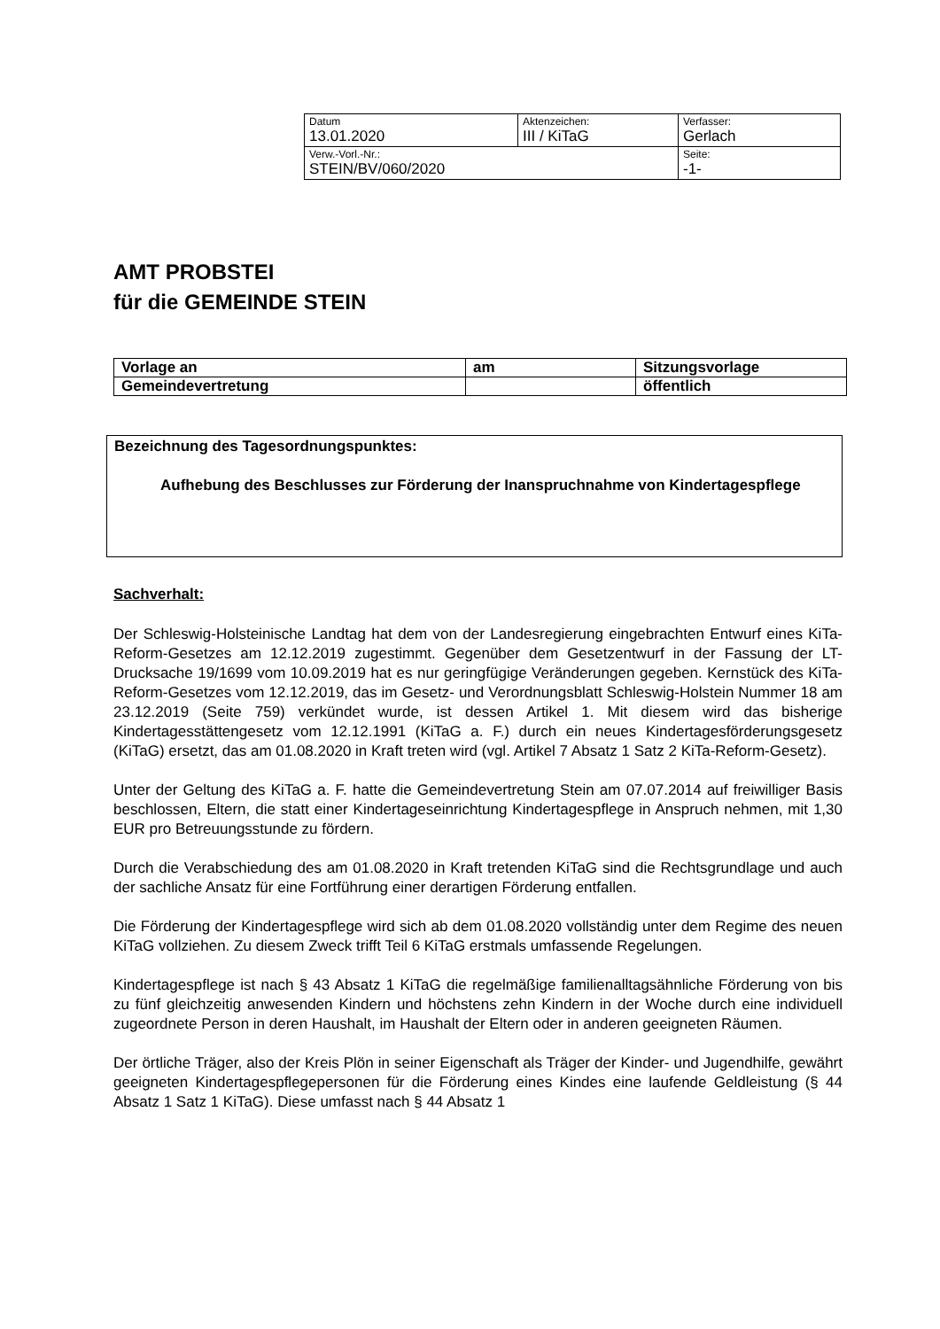| Datum 13.01.2020 | Aktenzeichen: III / KiTaG | Verfasser: Gerlach |
| Verw.-Vorl.-Nr.: STEIN/BV/060/2020 | | Seite: -1- |
AMT PROBSTEI
für die GEMEINDE STEIN
| Vorlage an | am | Sitzungsvorlage |
| Gemeindevertretung | | öffentlich |
Bezeichnung des Tagesordnungspunktes:
Aufhebung des Beschlusses zur Förderung der Inanspruchnahme von Kindertagespflege
Sachverhalt:
Der Schleswig-Holsteinische Landtag hat dem von der Landesregierung eingebrachten Entwurf eines KiTa-Reform-Gesetzes am 12.12.2019 zugestimmt. Gegenüber dem Gesetzentwurf in der Fassung der LT-Drucksache 19/1699 vom 10.09.2019 hat es nur geringfügige Veränderungen gegeben. Kernstück des KiTa-Reform-Gesetzes vom 12.12.2019, das im Gesetz- und Verordnungsblatt Schleswig-Holstein Nummer 18 am 23.12.2019 (Seite 759) verkündet wurde, ist dessen Artikel 1. Mit diesem wird das bisherige Kindertagesstättengesetz vom 12.12.1991 (KiTaG a. F.) durch ein neues Kindertagesförderungsgesetz (KiTaG) ersetzt, das am 01.08.2020 in Kraft treten wird (vgl. Artikel 7 Absatz 1 Satz 2 KiTa-Reform-Gesetz).
Unter der Geltung des KiTaG a. F. hatte die Gemeindevertretung Stein am 07.07.2014 auf freiwilliger Basis beschlossen, Eltern, die statt einer Kindertageseinrichtung Kindertagespflege in Anspruch nehmen, mit 1,30 EUR pro Betreuungsstunde zu fördern.
Durch die Verabschiedung des am 01.08.2020 in Kraft tretenden KiTaG sind die Rechtsgrundlage und auch der sachliche Ansatz für eine Fortführung einer derartigen Förderung entfallen.
Die Förderung der Kindertagespflege wird sich ab dem 01.08.2020 vollständig unter dem Regime des neuen KiTaG vollziehen. Zu diesem Zweck trifft Teil 6 KiTaG erstmals umfassende Regelungen.
Kindertagespflege ist nach § 43 Absatz 1 KiTaG die regelmäßige familienalltagsähnliche Förderung von bis zu fünf gleichzeitig anwesenden Kindern und höchstens zehn Kindern in der Woche durch eine individuell zugeordnete Person in deren Haushalt, im Haushalt der Eltern oder in anderen geeigneten Räumen.
Der örtliche Träger, also der Kreis Plön in seiner Eigenschaft als Träger der Kinder- und Jugendhilfe, gewährt geeigneten Kindertagespflegepersonen für die Förderung eines Kindes eine laufende Geldleistung (§ 44 Absatz 1 Satz 1 KiTaG). Diese umfasst nach § 44 Absatz 1